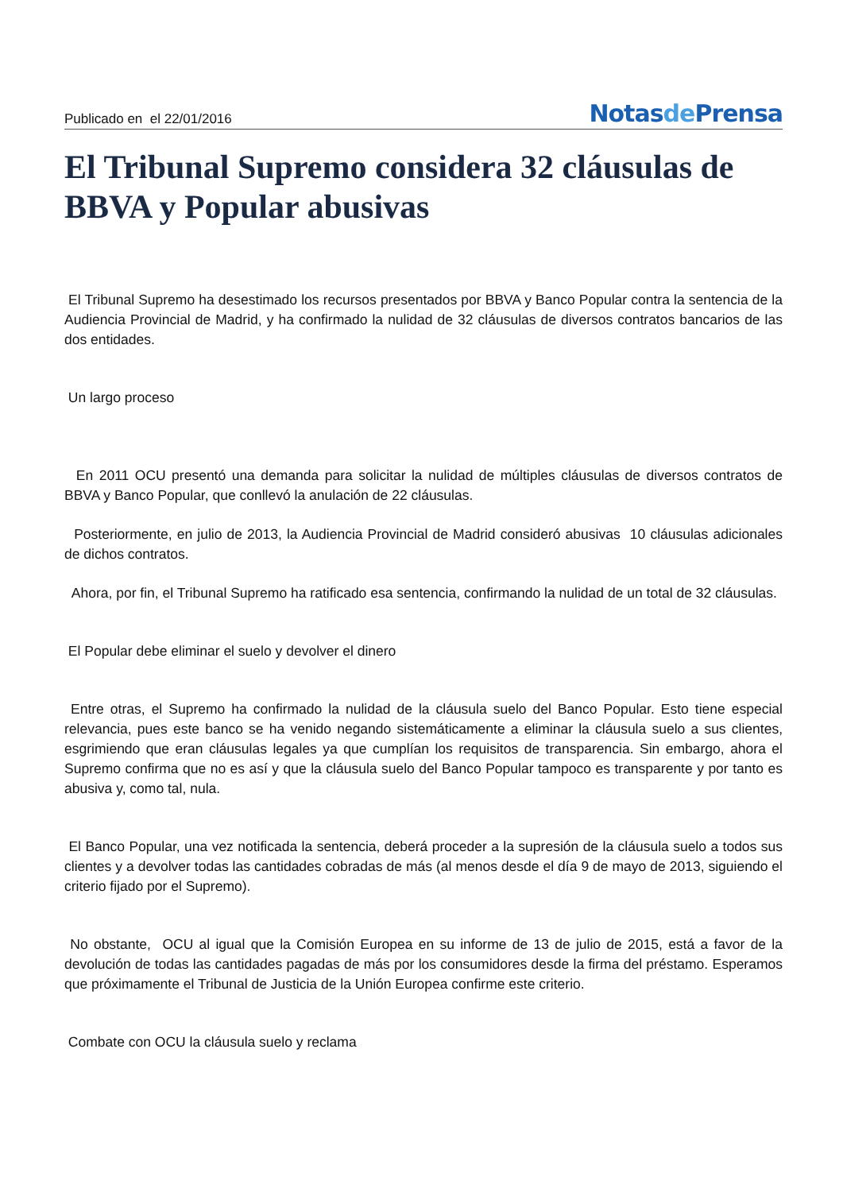Publicado en el 22/01/2016
Notasde Prensa
El Tribunal Supremo considera 32 cláusulas de BBVA y Popular abusivas
El Tribunal Supremo ha desestimado los recursos presentados por BBVA y Banco Popular contra la sentencia de la Audiencia Provincial de Madrid, y ha confirmado la nulidad de 32 cláusulas de diversos contratos bancarios de las dos entidades.
Un largo proceso
En 2011 OCU presentó una demanda para solicitar la nulidad de múltiples cláusulas de diversos contratos de BBVA y Banco Popular, que conllevó la anulación de 22 cláusulas.
Posteriormente, en julio de 2013, la Audiencia Provincial de Madrid consideró abusivas 10 cláusulas adicionales de dichos contratos.
Ahora, por fin, el Tribunal Supremo ha ratificado esa sentencia, confirmando la nulidad de un total de 32 cláusulas.
El Popular debe eliminar el suelo y devolver el dinero
Entre otras, el Supremo ha confirmado la nulidad de la cláusula suelo del Banco Popular. Esto tiene especial relevancia, pues este banco se ha venido negando sistemáticamente a eliminar la cláusula suelo a sus clientes, esgrimiendo que eran cláusulas legales ya que cumplían los requisitos de transparencia. Sin embargo, ahora el Supremo confirma que no es así y que la cláusula suelo del Banco Popular tampoco es transparente y por tanto es abusiva y, como tal, nula.
El Banco Popular, una vez notificada la sentencia, deberá proceder a la supresión de la cláusula suelo a todos sus clientes y a devolver todas las cantidades cobradas de más (al menos desde el día 9 de mayo de 2013, siguiendo el criterio fijado por el Supremo).
No obstante, OCU al igual que la Comisión Europea en su informe de 13 de julio de 2015, está a favor de la devolución de todas las cantidades pagadas de más por los consumidores desde la firma del préstamo. Esperamos que próximamente el Tribunal de Justicia de la Unión Europea confirme este criterio.
Combate con OCU la cláusula suelo y reclama